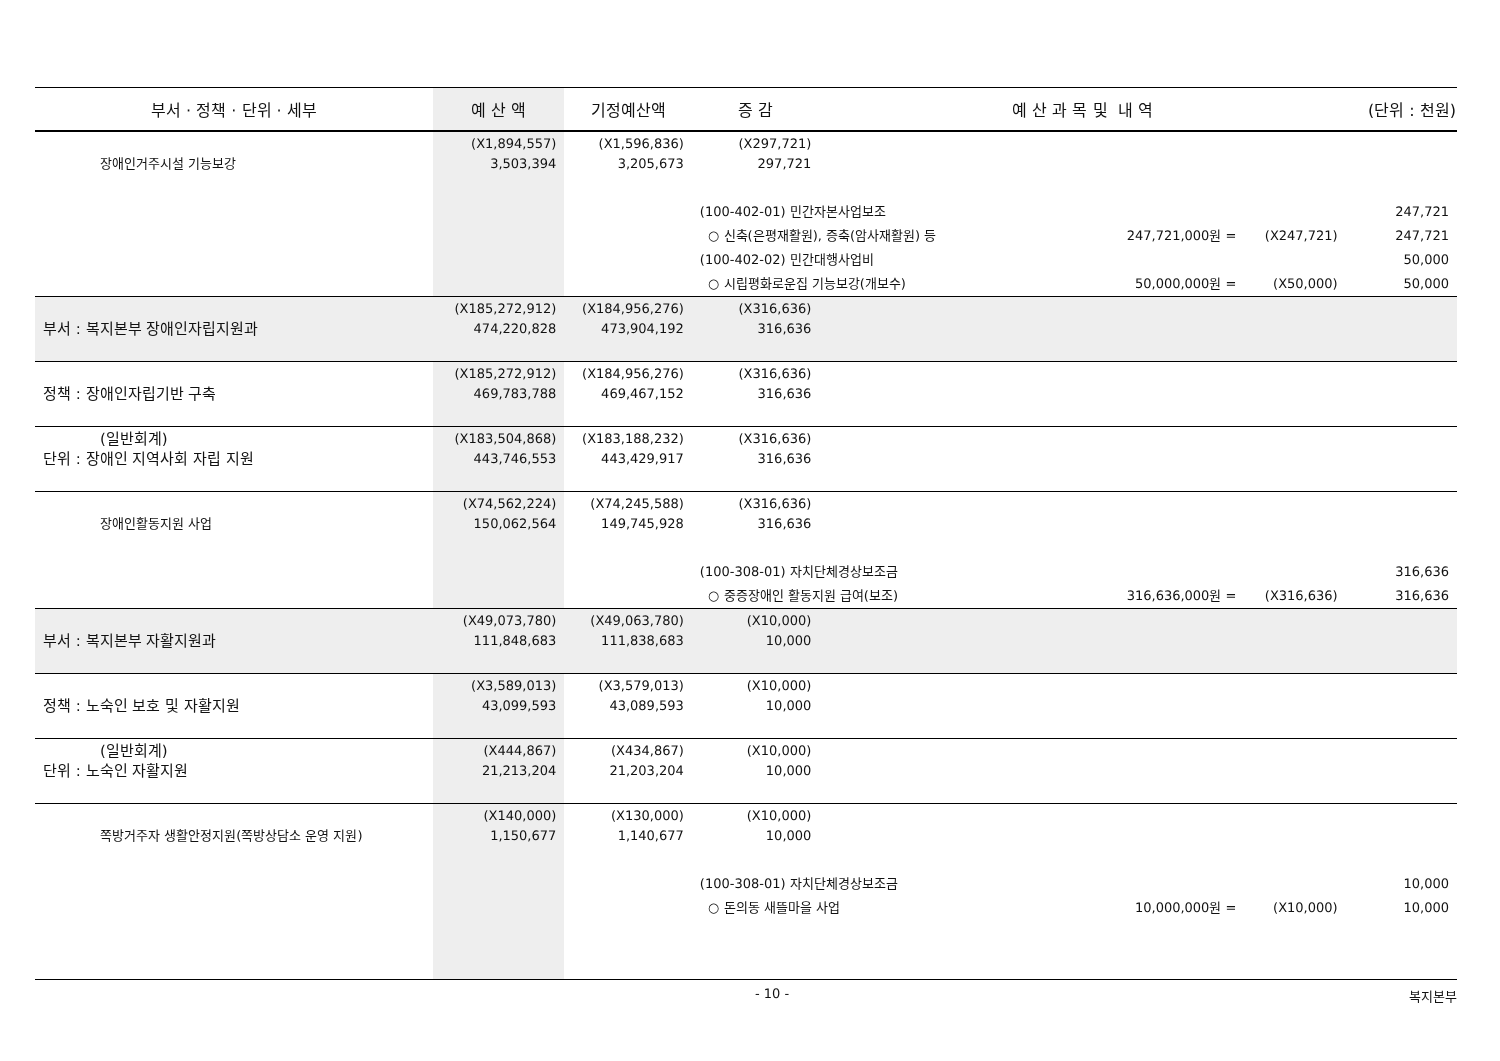| 부서 · 정책 · 단위 · 세부 | 예 산 액 | 기정예산액 | 증 감 | 예 산 과 목 및 내 역 | | (단위 : 천원) |
| --- | --- | --- | --- | --- | --- | --- |
| 장애인거주시설 기능보강 | (X1,894,557) 3,503,394 | (X1,596,836) 3,205,673 | (X297,721) 297,721 | | | |
| | | | (100-402-01) 민간자본사업보조 | | | 247,721 |
| | | | ○ 신축(은평재활원), 증축(암사재활원) 등 247,721,000원 = | | (X247,721) | 247,721 |
| | | | (100-402-02) 민간대행사업비 | | | 50,000 |
| | | | ○ 시립평화로운집 기능보강(개보수) 50,000,000원 = | | (X50,000) | 50,000 |
| 부서 : 복지본부 장애인자립지원과 | (X185,272,912) 474,220,828 | (X184,956,276) 473,904,192 | (X316,636) 316,636 | | | |
| 정책 : 장애인자립기반 구축 | (X185,272,912) 469,783,788 | (X184,956,276) 469,467,152 | (X316,636) 316,636 | | | |
| (일반회계) 단위 : 장애인 지역사회 자립 지원 | (X183,504,868) 443,746,553 | (X183,188,232) 443,429,917 | (X316,636) 316,636 | | | |
| 장애인활동지원 사업 | (X74,562,224) 150,062,564 | (X74,245,588) 149,745,928 | (X316,636) 316,636 | | | |
| | | | (100-308-01) 자치단체경상보조금 | | | 316,636 |
| | | | ○ 중증장애인 활동지원 급여(보조) 316,636,000원 = | | (X316,636) | 316,636 |
| 부서 : 복지본부 자활지원과 | (X49,073,780) 111,848,683 | (X49,063,780) 111,838,683 | (X10,000) 10,000 | | | |
| 정책 : 노숙인 보호 및 자활지원 | (X3,589,013) 43,099,593 | (X3,579,013) 43,089,593 | (X10,000) 10,000 | | | |
| (일반회계) 단위 : 노숙인 자활지원 | (X444,867) 21,213,204 | (X434,867) 21,203,204 | (X10,000) 10,000 | | | |
| 쪽방거주자 생활안정지원(쪽방상담소 운영 지원) | (X140,000) 1,150,677 | (X130,000) 1,140,677 | (X10,000) 10,000 | | | |
| | | | (100-308-01) 자치단체경상보조금 | | | 10,000 |
| | | | ○ 돈의동 새뜰마을 사업 10,000,000원 = | | (X10,000) | 10,000 |
- 10 - 복지본부